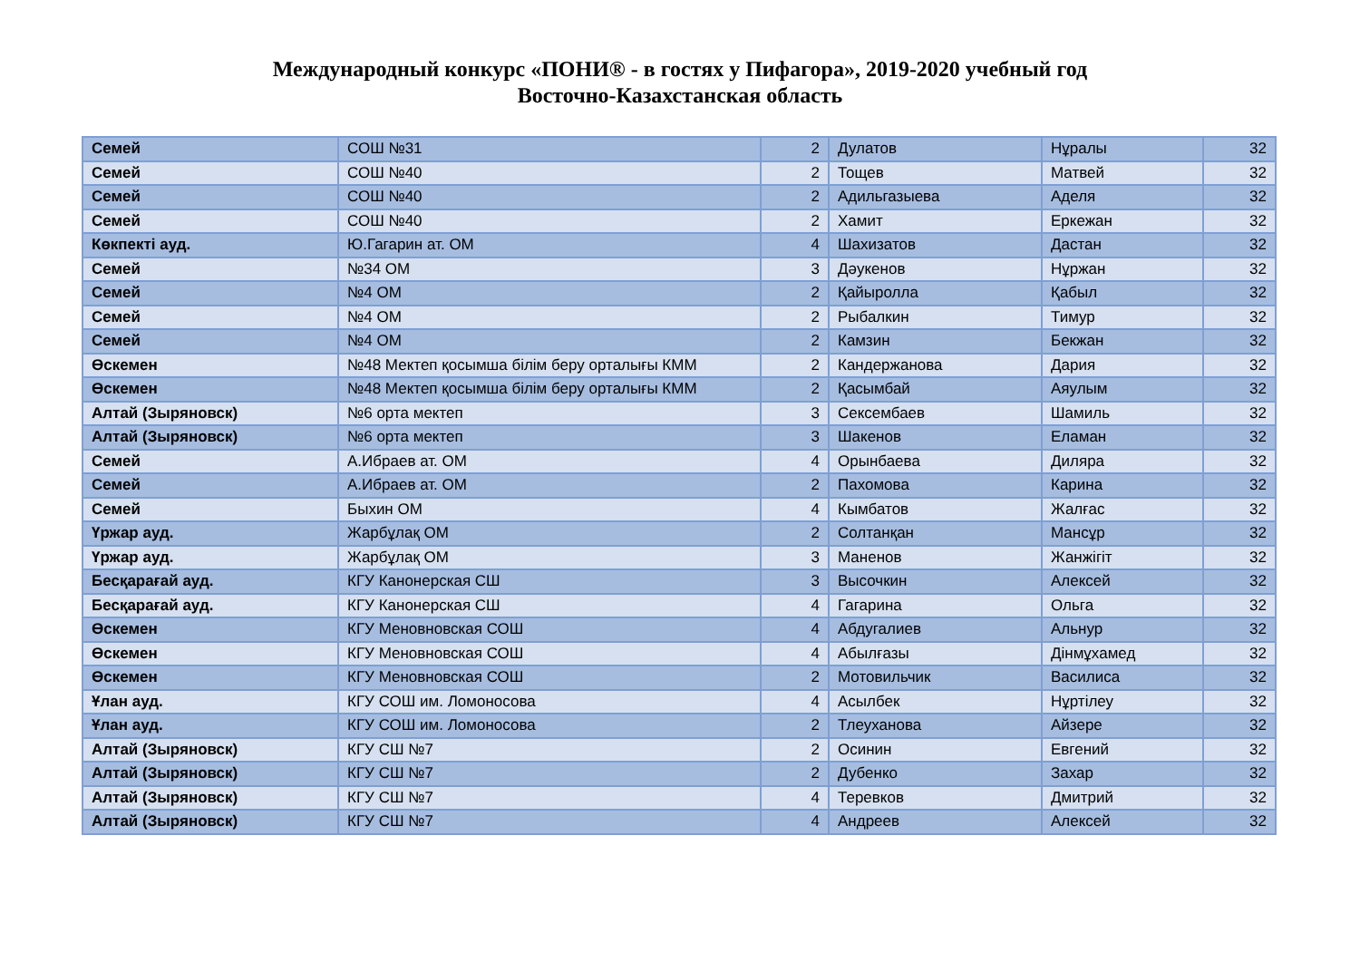Международный конкурс «ПОНИ® - в гостях у Пифагора», 2019-2020 учебный год
Восточно-Казахстанская область
| Семей | СОШ №31 | 2 | Дулатов | Нұралы | 32 |
| Семей | СОШ №40 | 2 | Тощев | Матвей | 32 |
| Семей | СОШ №40 | 2 | Адильгазыева | Аделя | 32 |
| Семей | СОШ №40 | 2 | Хамит | Еркежан | 32 |
| Көкпекті ауд. | Ю.Гагарин ат. ОМ | 4 | Шахизатов | Дастан | 32 |
| Семей | №34 ОМ | 3 | Дәукенов | Нұржан | 32 |
| Семей | №4 ОМ | 2 | Қайыролла | Қабыл | 32 |
| Семей | №4 ОМ | 2 | Рыбалкин | Тимур | 32 |
| Семей | №4 ОМ | 2 | Камзин | Бекжан | 32 |
| Өскемен | №48 Мектеп қосымша білім беру орталығы КММ | 2 | Кандержанова | Дария | 32 |
| Өскемен | №48 Мектеп қосымша білім беру орталығы КММ | 2 | Қасымбай | Аяулым | 32 |
| Алтай (Зыряновск) | №6 орта мектеп | 3 | Сексембаев | Шамиль | 32 |
| Алтай (Зыряновск) | №6 орта мектеп | 3 | Шакенов | Еламан | 32 |
| Семей | А.Ибраев ат. ОМ | 4 | Орынбаева | Диляра | 32 |
| Семей | А.Ибраев ат. ОМ | 2 | Пахомова | Карина | 32 |
| Семей | Быхин ОМ | 4 | Кымбатов | Жалғас | 32 |
| Үржар ауд. | Жарбұлақ ОМ | 2 | Солтанқан | Мансұр | 32 |
| Үржар ауд. | Жарбұлақ ОМ | 3 | Маненов | Жанжігіт | 32 |
| Бесқарағай ауд. | КГУ Канонерская СШ | 3 | Высочкин | Алексей | 32 |
| Бесқарағай ауд. | КГУ Канонерская СШ | 4 | Гагарина | Ольга | 32 |
| Өскемен | КГУ Меновновская СОШ | 4 | Абдугалиев | Альнур | 32 |
| Өскемен | КГУ Меновновская СОШ | 4 | Абылғазы | Дінмұхамед | 32 |
| Өскемен | КГУ Меновновская СОШ | 2 | Мотовильчик | Василиса | 32 |
| Ұлан ауд. | КГУ СОШ им. Ломоносова | 4 | Асылбек | Нұртілеу | 32 |
| Ұлан ауд. | КГУ СОШ им. Ломоносова | 2 | Тлеуханова | Айзере | 32 |
| Алтай (Зыряновск) | КГУ СШ №7 | 2 | Осинин | Евгений | 32 |
| Алтай (Зыряновск) | КГУ СШ №7 | 2 | Дубенко | Захар | 32 |
| Алтай (Зыряновск) | КГУ СШ №7 | 4 | Теревков | Дмитрий | 32 |
| Алтай (Зыряновск) | КГУ СШ №7 | 4 | Андреев | Алексей | 32 |